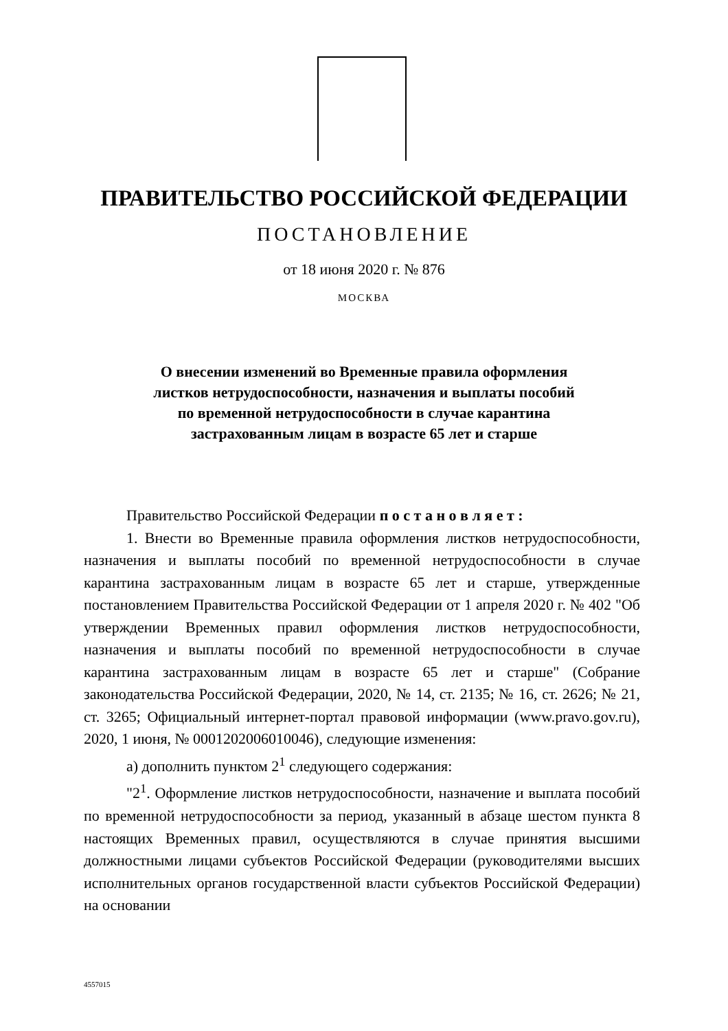ПРАВИТЕЛЬСТВО РОССИЙСКОЙ ФЕДЕРАЦИИ
ПОСТАНОВЛЕНИЕ
от 18 июня 2020 г. № 876
МОСКВА
О внесении изменений во Временные правила оформления
листков нетрудоспособности, назначения и выплаты пособий
по временной нетрудоспособности в случае карантина
застрахованным лицам в возрасте 65 лет и старше
Правительство Российской Федерации п о с т а н о в л я е т :
1. Внести во Временные правила оформления листков нетрудоспособности, назначения и выплаты пособий по временной нетрудоспособности в случае карантина застрахованным лицам в возрасте 65 лет и старше, утвержденные постановлением Правительства Российской Федерации от 1 апреля 2020 г. № 402 "Об утверждении Временных правил оформления листков нетрудоспособности, назначения и выплаты пособий по временной нетрудоспособности в случае карантина застрахованным лицам в возрасте 65 лет и старше" (Собрание законодательства Российской Федерации, 2020, № 14, ст. 2135; № 16, ст. 2626; № 21, ст. 3265; Официальный интернет-портал правовой информации (www.pravo.gov.ru), 2020, 1 июня, № 0001202006010046), следующие изменения:
а) дополнить пунктом 2<sup>1</sup> следующего содержания:
"2<sup>1</sup>. Оформление листков нетрудоспособности, назначение и выплата пособий по временной нетрудоспособности за период, указанный в абзаце шестом пункта 8 настоящих Временных правил, осуществляются в случае принятия высшими должностными лицами субъектов Российской Федерации (руководителями высших исполнительных органов государственной власти субъектов Российской Федерации) на основании
4557015